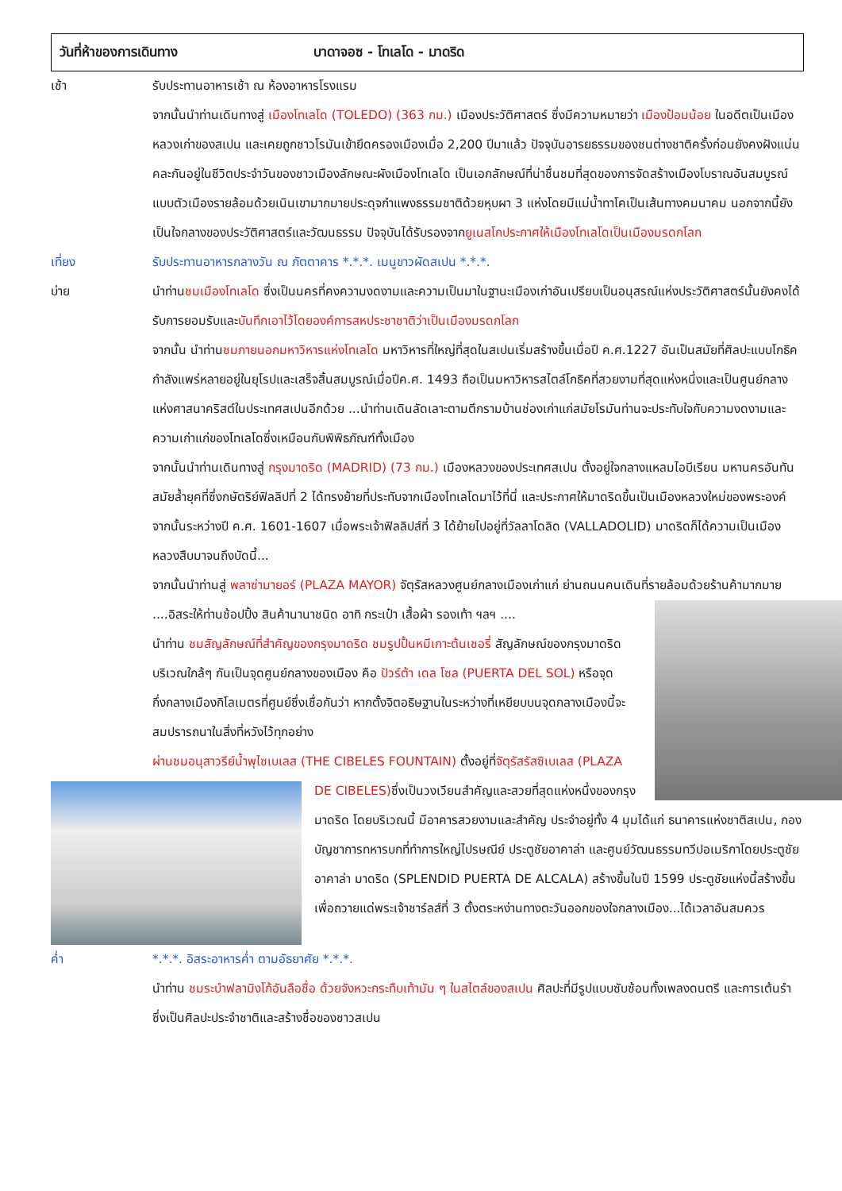วันที่ห้าของการเดินทาง บาดาจอซ - โทเลโด - มาดริด
เช้า รับประทานอาหารเช้า ณ ห้องอาหารโรงแรม
จากนั้นนำท่านเดินทางสู่ เมืองโทเลโด (TOLEDO) (363 กม.) เมืองประวัติศาสตร์ ซึ่งมีความหมายว่า เมืองป้อมน้อย ในอดีตเป็นเมืองหลวงเก่าของสเปน และเคยถูกชาวโรมันเข้ายึดครองเมืองเมื่อ 2,200 ปีมาแล้ว ปัจจุบันอารยธรรมของชนต่างชาติครั้งก่อนยังคงฝังแน่นคละกันอยู่ในชีวิตประจำวันของชาวเมืองลักษณะผังเมืองโทเลโด เป็นเอกลักษณ์ที่น่าชื่นชมที่สุดของการจัดสร้างเมืองโบราณอันสมบูรณ์แบบตัวเมืองรายล้อมด้วยเนินเขามากมายประดุจกำแพงธรรมชาติด้วยหุบผา 3 แห่งโดยมีแม่น้ำทาโคเป็นเส้นทางคมนาคม นอกจากนี้ยังเป็นใจกลางของประวัติศาสตร์และวัฒนธรรม ปัจจุบันได้รับรองจากยูเนสโกประกาศให้เมืองโทเลโดเป็นเมืองมรดกโลก
เที่ยง รับประทานอาหารกลางวัน ณ ภัตตาคาร *.*.*. เมนูขาวผัดสเปน *.*.*.
บ่าย นำท่านชมเมืองโทเลโด ซึ่งเป็นนครที่คงความงดงามและความเป็นมาในฐานะเมืองเก่าอันเปรียบเป็นอนุสรณ์แห่งประวัติศาสตร์นั้นยังคงได้รับการยอมรับและบันทึกเอาไว้โดยองค์การสหประชาชาติว่าเป็นเมืองมรดกโลก
จากนั้น นำท่านชมภายนอกมหาวิหารแห่งโทเลโด มหาวิหารที่ใหญ่ที่สุดในสเปนเริ่มสร้างขึ้นเมื่อปี ค.ศ.1227 อันเป็นสมัยที่ศิลปะแบบโกธิค กำลังแพร่หลายอยู่ในยุโรปและเสร็จสิ้นสมบูรณ์เมื่อปีค.ศ. 1493 ถือเป็นมหาวิหารสไตล์โกธิคที่สวยงามที่สุดแห่งหนึ่งและเป็นศูนย์กลางแห่งศาสนาคริสต์ในประเทศสเปนอีกด้วย ...นำท่านเดินลัดเลาะตามตึกรามบ้านช่องเก่าแก่สมัยโรมันท่านจะประทับใจกับความงดงามและความเก่าแก่ของโทเลโดซึ่งเหมือนกับพิพิธภัณฑ์ทั้งเมือง
จากนั้นนำท่านเดินทางสู่ กรุงมาดริด (MADRID) (73 กม.) เมืองหลวงของประเทศสเปน ตั้งอยู่ใจกลางแหลมไอบีเรียน มหานครอันทันสมัยล้ำยุคที่ซึ่งกษัตริย์ฟิลลิปที่ 2 ได้ทรงย้ายที่ประทับจากเมืองโทเลโดมาไว้ที่นี่ และประกาศให้มาดริดขึ้นเป็นเมืองหลวงใหม่ของพระองค์ จากนั้นระหว่างปี ค.ศ. 1601-1607 เมื่อพระเจ้าฟิลลิปส์ที่ 3 ได้ย้ายไปอยู่ที่วัลลาโดลิด (VALLADOLID) มาดริดก็ได้ความเป็นเมืองหลวงสืบมาจนถึงบัดนี้...
จากนั้นนำท่านสู่ พลาซ่ามายอร์ (PLAZA MAYOR) จัตุรัสหลวงศูนย์กลางเมืองเก่าแก่ ย่านถนนคนเดินที่รายล้อม
ด้วยร้านค้ามากมาย ....อิสระให้ท่านช้อปปิ้ง สินค้านานาชนิด อาทิ กระเป๋า เสื้อผ้า รองเท้า ฯลฯ ....
นำท่าน ชมสัญลักษณ์ที่สำคัญของกรุงมาดริด ชมรูปปั้นหมีเกาะต้นเชอรี่ สัญลักษณ์ของกรุงมาดริด บริเวณใกล้ๆ กันเป็นจุดศูนย์กลางของเมือง คือ ปัวร์ต้า เดล โซล (PUERTA DEL SOL) หรือจุดกึ่งกลางเมืองกิโลเมตรที่ศูนย์ซึ่งเชื่อกันว่า หากตั้งจิตอธิษฐานในระหว่างที่เหยียบบนจุดกลางเมืองนี้จะสมปรารถนาในสิ่งที่หวังไว้ทุกอย่าง
ผ่านชมอนุสาวรีย์น้ำพุไซเบเลส (THE CIBELES FOUNTAIN) ตั้งอยู่ที่จัตุรัสรัสซิเบเลส (PLAZA DE CIBELES)
ซึ่งเป็นวงเวียนสำคัญและสวยที่สุดแห่งหนึ่งของกรุงมาดริด โดยบริเวณนี้ มีอาคารสวยงามและสำคัญ ประจำอยู่ทั้ง 4 มุมได้แก่ ธนาคารแห่งชาติสเปน, กองบัญชาการทหารบกที่ทำการใหญ่ไปรษณีย์ ประตูชัยอาคาล่า และศูนย์วัฒนธรรมทวีปอเมริกาโดยประตูชัยอาคาล่า มาดริด (SPLENDID PUERTA DE ALCALA) สร้างขึ้นในปี 1599 ประตูชัยแห่งนี้สร้างขึ้น เพื่อถวายแด่พระเจ้าชาร์ลส์ที่ 3 ตั้งตระหง่านทางตะวันออกของใจกลางเมือง...ได้เวลาอันสมควร
ค่ำ *.*.*. อิสระอาหารค่ำ ตามอัธยาศัย *.*.*.
นำท่าน ชมระบำฟลามิงโก้อันลือชื่อ ด้วยจังหวะกระทืบเท้ามัน ๆ ในสไตล์ของสเปน ศิลปะที่มีรูปแบบซับซ้อนทั้งเพลงดนตรี และการเต้นรำซึ่งเป็นศิลปะประจำชาติและสร้างชื่อของชาวสเปน